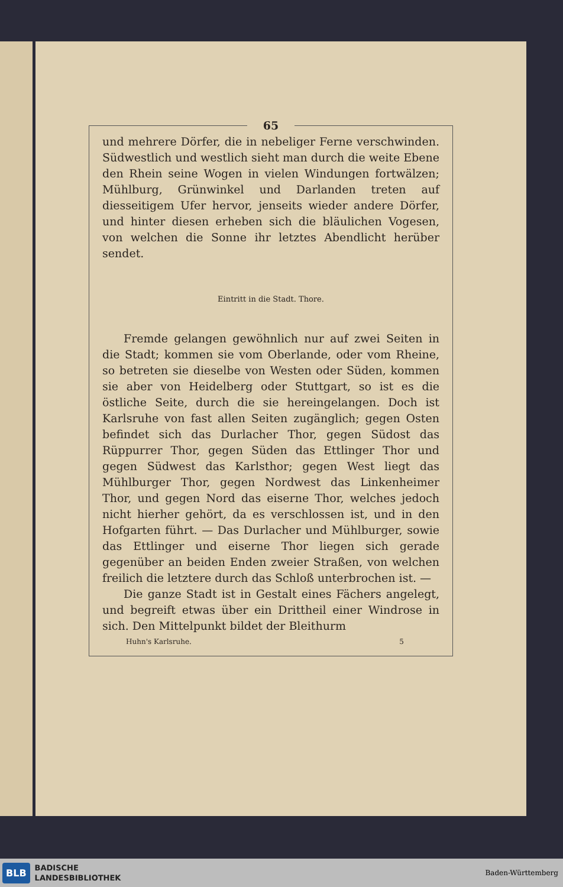65
und mehrere Dörfer, die in nebeliger Ferne verschwinden. Südwestlich und westlich sieht man durch die weite Ebene den Rhein seine Wogen in vielen Windungen fortwälzen; Mühlburg, Grünwinkel und Darlanden treten auf diesseitigem Ufer hervor, jenseits wieder andere Dörfer, und hinter diesen erheben sich die bläulichen Vogesen, von welchen die Sonne ihr letztes Abendlicht herüber sendet.
Eintritt in die Stadt. Thore.
Fremde gelangen gewöhnlich nur auf zwei Seiten in die Stadt; kommen sie vom Oberlande, oder vom Rheine, so betreten sie dieselbe von Westen oder Süden, kommen sie aber von Heidelberg oder Stuttgart, so ist es die östliche Seite, durch die sie hereingelangen. Doch ist Karlsruhe von fast allen Seiten zugänglich; gegen Osten befindet sich das Durlacher Thor, gegen Südost das Rüppurrer Thor, gegen Süden das Ettlinger Thor und gegen Südwest das Karlsthor; gegen West liegt das Mühlburger Thor, gegen Nordwest das Linkenheimer Thor, und gegen Nord das eiserne Thor, welches jedoch nicht hierher gehört, da es verschlossen ist, und in den Hofgarten führt. — Das Durlacher und Mühlburger, sowie das Ettlinger und eiserne Thor liegen sich gerade gegenüber an beiden Enden zweier Straßen, von welchen freilich die letztere durch das Schloß unterbrochen ist. —
Die ganze Stadt ist in Gestalt eines Fächers angelegt, und begreift etwas über ein Drittheil einer Windrose in sich. Den Mittelpunkt bildet der Bleithurm
Huhn's Karlsruhe. 5
BLB
BADISCHE
LANDESBIBLIOTHEK
Baden-Württemberg